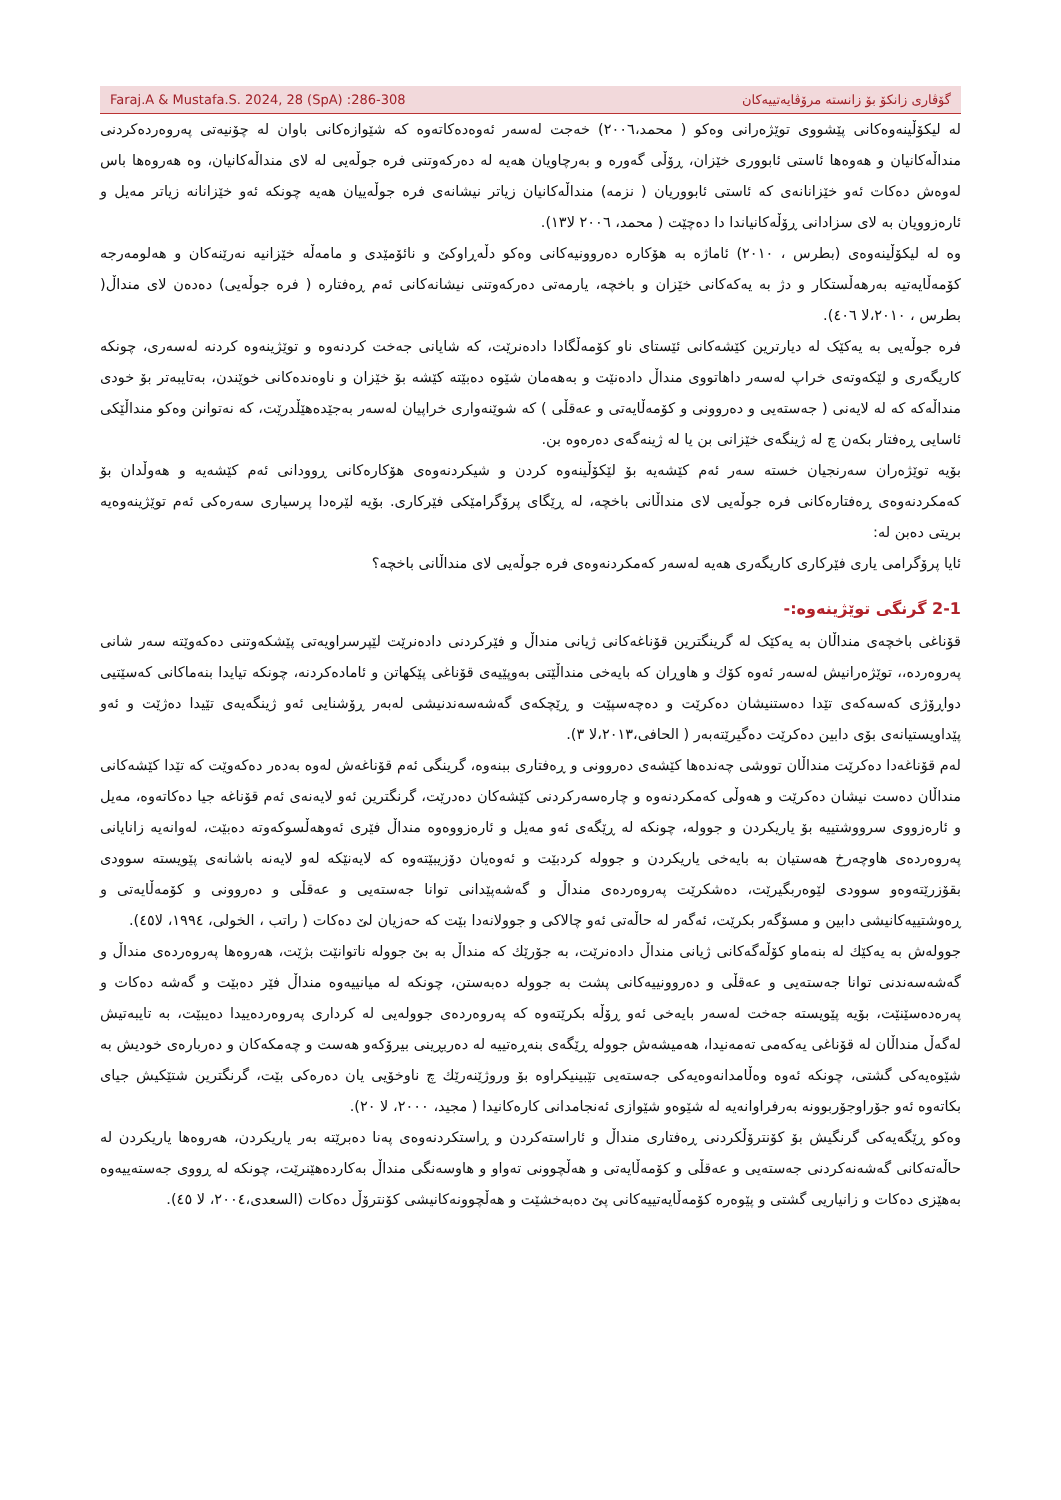Faraj.A & Mustafa.S. 2024, 28 (SpA) :286-308 گۆڤاری زانکۆ بۆ زانستە مرۆڤایەتییەکان
لە لیکۆڵینەوەکانی پێشووی توێژەرانی وەکو ( محمد،٢٠٠٦) خەجت لەسەر ئەوەدەکاتەوە کە شێوازەکانی باوان لە چۆنیەتی پەروەردەکردنی منداڵەکانیان و هەوەها ئاستی ئابووری خێزان، ڕۆڵی گەورە و بەرچاویان هەیە لە دەرکەوتنی فرە جوڵەیی لە لای منداڵەکانیان، وە هەروەها باس لەوەش دەکات ئەو خێزانانەی کە ئاستی ئابووریان ( نزمە) منداڵەکانیان زیاتر نیشانەی فرە جوڵەییان هەیە چونکە ئەو خێزانانە زیاتر مەیل و ئارەزوویان بە لای سزادانی ڕۆڵەکانیاندا دا دەچێت ( محمد، ٢٠٠٦ لا١٣).
وە لە لیکۆڵینەوەی (بطرس ، ٢٠١٠) ئاماژە بە هۆکارە دەروونیەکانی وەکو دڵەڕاوکێ و نائۆمێدی و مامەڵە خێزانیە نەرێنەکان و هەلومەرجە کۆمەڵایەتیە بەرهەڵستکار و دژ بە یەکەکانی خێزان و باخچە، یارمەتی دەرکەوتنی نیشانەکانی ئەم ڕەفتارە ( فرە جوڵەیی) دەدەن لای منداڵ( بطرس ، ٢٠١٠،لا ٤٠٦).
فرە جوڵەیی بە یەکێک لە دیارترین کێشەکانی ئێستای ناو کۆمەڵگادا دادەنرێت، کە شایانی جەخت کردنەوە و توێژینەوە کردنە لەسەری، چونکە کاریگەری و لێکەوتەی خراپ لەسەر داهاتووی منداڵ دادەنێت و بەهەمان شێوە دەبێتە کێشە بۆ خێزان و ناوەندەکانی خوێندن، بەتایبەتر بۆ خودی منداڵەکە کە لە لایەنی ( جەستەیی و دەروونی و کۆمەڵایەتی و عەقڵی ) کە شوێنەواری خراپیان لەسەر بەجێدەهێڵدرێت، کە نەتوانن وەکو منداڵێکی ئاسایی ڕەفتار بکەن چ لە ژینگەی خێزانی بن یا لە ژینەگەی دەرەوە بن.
بۆیە توێژەران سەرنجیان خستە سەر ئەم کێشەیە بۆ لێکۆڵینەوە کردن و شیکردنەوەی هۆکارەکانی ڕوودانی ئەم کێشەیە و هەوڵدان بۆ کەمکردنەوەی ڕەفتارەکانی فرە جوڵەیی لای منداڵانی باخچە، لە ڕێگای پرۆگرامێکی فێرکاری. بۆیە لێرەدا پرسیاری سەرەکی ئەم توێژینەوەیە بریتی دەبن لە:
ئایا پرۆگرامی یاری فێرکاری کاریگەری هەیە لەسەر کەمکردنەوەی فرە جوڵەیی لای منداڵانی باخچە؟
2-1 گرنگی توێژینەوە:-
قۆناغی باخچەی منداڵان بە یەکێک لە گرینگترین قۆناغەکانی ژیانی منداڵ و فێرکردنی دادەنرێت لێپرسراویەتی پێشکەوتنی دەکەوێتە سەر شانی پەروەردە،، توێژەرانیش لەسەر ئەوە کۆك و هاوڕان کە بایەخی منداڵێتی بەوپێیەی قۆناغی پێکهاتن و ئامادەکردنە، چونکە تیایدا بنەماکانی کەسێتیی دواڕۆژی کەسەکەی تێدا دەستنیشان دەکرێت و دەچەسپێت و ڕێچکەی گەشەسەندنیشی لەبەر ڕۆشنایی ئەو ژینگەیەی تێیدا دەژێت و ئەو پێداویستیانەی بۆی دابین دەکرێت دەگیرێتەبەر ( الحافی،٢٠١٣،لا ٣).
لەم قۆناغەدا دەکرێت منداڵان تووشی چەندەها کێشەی دەروونی و ڕەفتاری ببنەوە، گرینگی ئەم قۆناغەش لەوە بەدەر دەکەوێت کە تێدا کێشەکانی منداڵان دەست نیشان دەکرێت و هەوڵی کەمکردنەوە و چارەسەرکردنی کێشەکان دەدرێت، گرنگترین ئەو لایەنەی ئەم قۆناغە جیا دەکاتەوە، مەیل و ئارەزووی سرووشتییە بۆ یاریکردن و جوولە، چونکە لە ڕێگەی ئەو مەیل و ئارەزووەوە منداڵ فێری ئەوهەڵسوکەوتە دەبێت، لەوانەیە زانایانی پەروەردەی هاوچەرخ هەستیان بە بایەخی یاریکردن و جوولە کردبێت و ئەوەیان دۆزیبێتەوە کە لایەنێکە لەو لایەنە باشانەی پێویستە سوودی بقۆزرێتەوەو سوودی لێوەربگیرێت، دەشکرێت پەروەردەی منداڵ و گەشەپێدانی توانا جەستەیی و عەقڵی و دەروونی و کۆمەڵایەتی و ڕەوشتییەکانیشی دابین و مسۆگەر بکرێت، ئەگەر لە حاڵەتی ئەو چالاکی و جوولانەدا بێت کە حەزیان لێ دەکات ( راتب ، الخولی، ١٩٩٤، لا٤٥).
جوولەش بە یەكێك لە بنەماو كۆڵەگەكانی ژیانی منداڵ دادەنرێت، بە جۆرێك كە منداڵ بە بێ جوولە ناتوانێت بژێت، هەروەها پەروەردەی منداڵ و گەشەسەندنی توانا جەستەیی و عەقڵی و دەروونییەكانی پشت بە جوولە دەبەستن، چونكە لە میانییەوە منداڵ فێر دەبێت و گەشە دەكات و پەرەدەسێنێت، بۆیە پێویستە جەخت لەسەر بایەخی ئەو ڕۆڵە بكرێتەوە كە پەروەردەی جوولەیی لە كرداری پەروەردەییدا دەیبێت، بە تایبەتیش لەگەڵ منداڵان لە قۆناغی یەكەمی تەمەنیدا، هەمیشەش جوولە ڕێگەی بنەڕەتییە لە دەربڕینی بیرۆكەو هەست و چەمكەكان و دەربارەی خودیش بە شێوەیەكی گشتی، چونكە ئەوە وەڵامدانەوەیەكی جەستەیی تێبینیكراوە بۆ وروژێنەرێك چ ناوخۆیی یان دەرەكی بێت، گرنگترین شتێكیش جیای بكاتەوە ئەو جۆراوجۆربوونە بەرفراوانەیە لە شێوەو شێوازی ئەنجامدانی كارەكانیدا ( مجيد، ٢٠٠٠، لا ٢٠).
وەكو ڕێگەیەكی گرنگیش بۆ كۆنترۆڵكردنی ڕەفتاری منداڵ و ئاراستەكردن و ڕاستكردنەوەی پەنا دەبرێتە بەر یاریكردن، هەروەها یاریكردن لە حاڵەتەكانی گەشەنەكردنی جەستەیی و عەقڵی و كۆمەڵایەتی و هەڵچوونی تەواو و هاوسەنگی منداڵ بەكاردەهێنرێت، چونكە لە ڕووی جەستەییەوە بەهێزی دەكات و زانیاریی گشتی و پێوەرە كۆمەڵایەتییەكانی پێ دەبەخشێت و هەڵچوونەكانیشی كۆنترۆڵ دەكات (السعدی،٢٠٠٤، لا ٤٥).